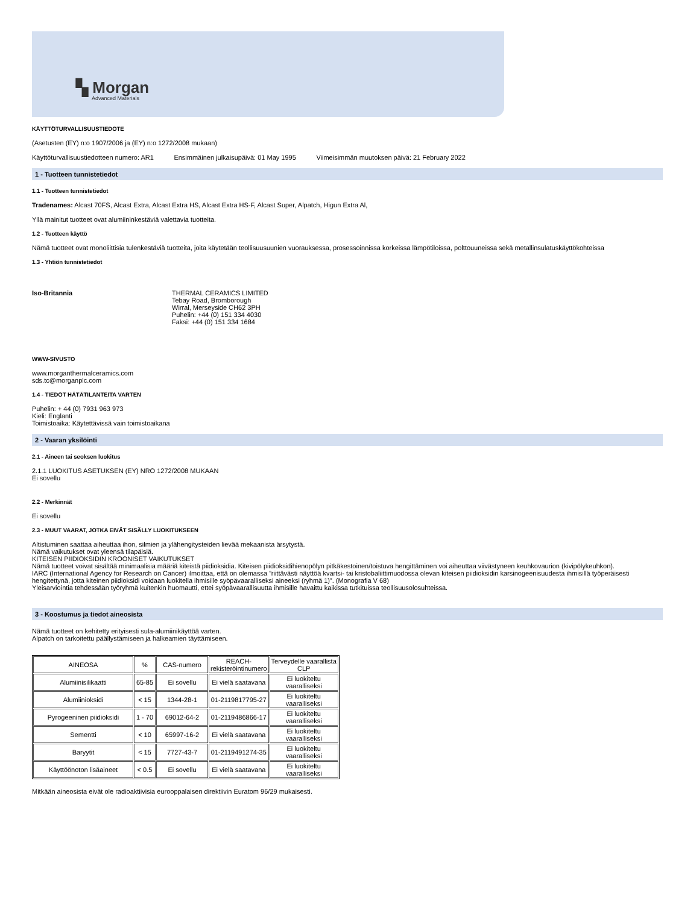▚ Morgan
Advanced Materials
KÄYTTÖTURVALLISUUSTIEDOTE
(Asetusten (EY) n:o 1907/2006 ja (EY) n:o 1272/2008 mukaan)
Käyttöturvallisuustiedotteen numero: AR1 Ensimmäinen julkaisupäivä: 01 May 1995 Viimeisimmän muutoksen päivä: 21 February 2022
1 - Tuotteen tunnistetiedot
1.1 - Tuotteen tunnistetiedot
Tradenames: Alcast 70FS, Alcast Extra, Alcast Extra HS, Alcast Extra HS-F, Alcast Super, Alpatch, Higun Extra Al,
Yllä mainitut tuotteet ovat alumiininkestäviä valettavia tuotteita.
1.2 - Tuotteen käyttö
Nämä tuotteet ovat monoliittisia tulenkestäviä tuotteita, joita käytetään teollisuusuunien vuorauksessa, prosessoinnissa korkeissa lämpötiloissa, polttouuneissa sekä metallinsulatuskäyttökohteissa
1.3 - Yhtiön tunnistetiedot
Iso-Britannia THERMAL CERAMICS LIMITED
Tebay Road, Bromborough
Wirral, Merseyside CH62 3PH
Puhelin: +44 (0) 151 334 4030
Faksi: +44 (0) 151 334 1684
WWW-SIVUSTO
www.morganthermalceramics.com
sds.tc@morganplc.com
1.4 - TIEDOT HÄTÄTILANTEITA VARTEN
Puhelin: + 44 (0) 7931 963 973
Kieli: Englanti
Toimistoaika: Käytettävissä vain toimistoaikana
2 - Vaaran yksilöinti
2.1 - Aineen tai seoksen luokitus
2.1.1 LUOKITUS ASETUKSEN (EY) NRO 1272/2008 MUKAAN
Ei sovellu
2.2 - Merkinnät
Ei sovellu
2.3 - MUUT VAARAT, JOTKA EIVÄT SISÄLLY LUOKITUKSEEN
Altistuminen saattaa aiheuttaa ihon, silmien ja ylähengitysteiden lievää mekaanista ärsytystä.
Nämä vaikutukset ovat yleensä tilapäisiä.
KITEISEN PIIDIOKSIDIN KROONISET VAIKUTUKSET
Nämä tuotteet voivat sisältää minimaalisia määriä kiteistä piidioksidia. Kiteisen piidioksidihienopölyn pitkäkestoinen/toistuva hengittäminen voi aiheuttaa viivästyneen keuhkovaurion (kivipölykeuhkon).
IARC (International Agency for Research on Cancer) ilmoittaa, että on olemassa ”riittävästi näyttöä kvartsi- tai kristobaliittimuodossa olevan kiteisen piidioksidin karsinogeenisuudesta ihmisillä työperäisesti hengitettynä, jotta kiteinen piidioksidi voidaan luokitella ihmisille syöpävaaralliseksi aineeksi (ryhmä 1)”. (Monografia V 68)
Yleisarviointia tehdessään työryhmä kuitenkin huomautti, ettei syöpävaarallisuutta ihmisille havaittu kaikissa tutkituissa teollisuusolosuhteissa.
3 - Koostumus ja tiedot aineosista
Nämä tuotteet on kehitetty erityisesti sula-alumiinikäyttöä varten.
Alpatch on tarkoitettu päällystämiseen ja halkeamien täyttämiseen.
| AINEOSA | % | CAS-numero | REACH- rekisteröintinumero | Terveydelle vaarallista CLP |
| Alumiinisilikaatti | 65-85 | Ei sovellu | Ei vielä saatavana | Ei luokiteltu vaaralliseksi |
| Alumiinioksidi | < 15 | 1344-28-1 | 01-2119817795-27 | Ei luokiteltu vaaralliseksi |
| Pyrogeeninen piidioksidi | 1 - 70 | 69012-64-2 | 01-2119486866-17 | Ei luokiteltu vaaralliseksi |
| Sementti | < 10 | 65997-16-2 | Ei vielä saatavana | Ei luokiteltu vaaralliseksi |
| Baryytit | < 15 | 7727-43-7 | 01-2119491274-35 | Ei luokiteltu vaaralliseksi |
| Käyttöönoton lisäaineet | < 0.5 | Ei sovellu | Ei vielä saatavana | Ei luokiteltu vaaralliseksi |
Mitkään aineosista eivät ole radioaktiivisia eurooppalaisen direktiivin Euratom 96/29 mukaisesti.